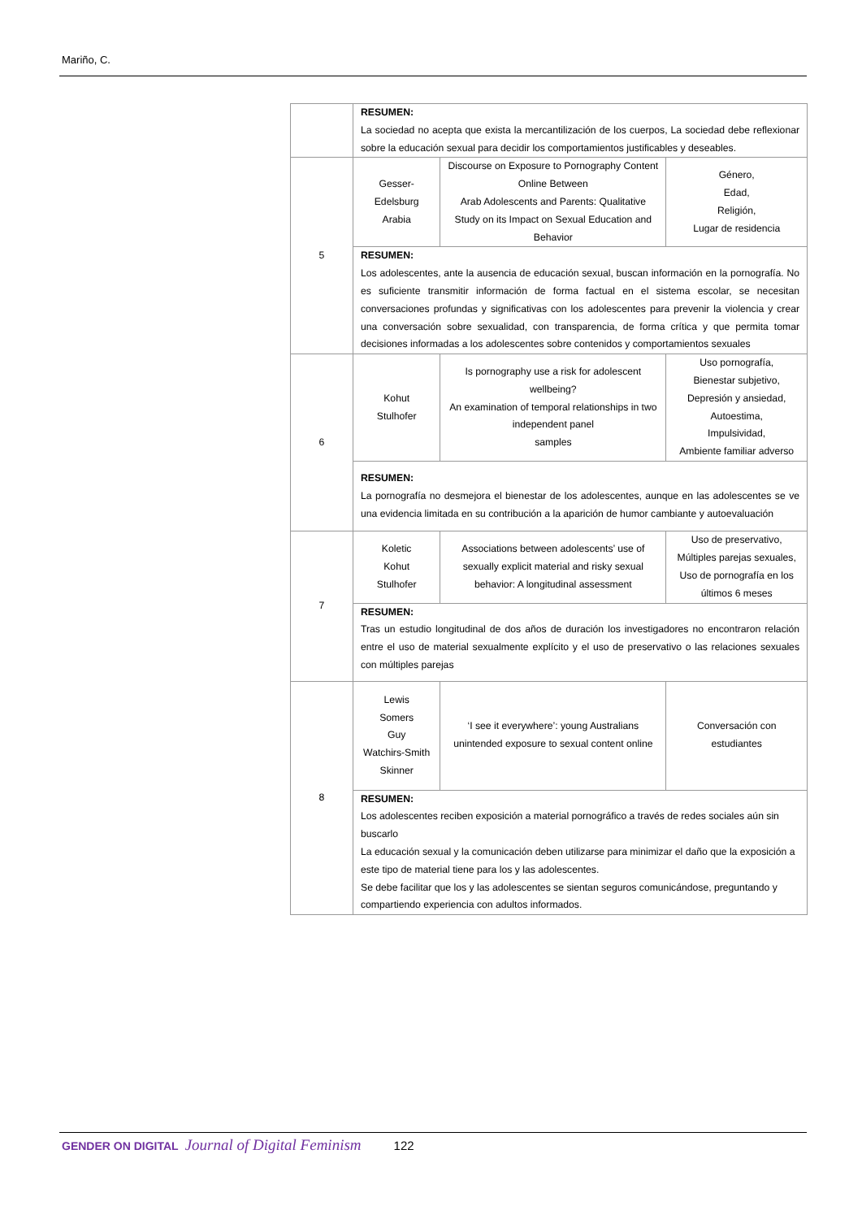Mariño, C.
| | RESUMEN: La sociedad no acepta que exista la mercantilización de los cuerpos, La sociedad debe reflexionar sobre la educación sexual para decidir los comportamientos justificables y deseables. | | |
| 5 | Gesser-Edelsburg Arabia | Discourse on Exposure to Pornography Content Online Between Arab Adolescents and Parents: Qualitative Study on its Impact on Sexual Education and Behavior | Género, Edad, Religión, Lugar de residencia |
| | RESUMEN: Los adolescentes, ante la ausencia de educación sexual, buscan información en la pornografía. No es suficiente transmitir información de forma factual en el sistema escolar, se necesitan conversaciones profundas y significativas con los adolescentes para prevenir la violencia y crear una conversación sobre sexualidad, con transparencia, de forma crítica y que permita tomar decisiones informadas a los adolescentes sobre contenidos y comportamientos sexuales | | |
| 6 | Kohut Stulhofer | Is pornography use a risk for adolescent wellbeing? An examination of temporal relationships in two independent panel samples | Uso pornografía, Bienestar subjetivo, Depresión y ansiedad, Autoestima, Impulsividad, Ambiente familiar adverso |
| | RESUMEN: La pornografía no desmejora el bienestar de los adolescentes, aunque en las adolescentes se ve una evidencia limitada en su contribución a la aparición de humor cambiante y autoevaluación | | |
| 7 | Koletic Kohut Stulhofer | Associations between adolescents’ use of sexually explicit material and risky sexual behavior: A longitudinal assessment | Uso de preservativo, Múltiples parejas sexuales, Uso de pornografía en los últimos 6 meses |
| | RESUMEN: Tras un estudio longitudinal de dos años de duración los investigadores no encontraron relación entre el uso de material sexualmente explícito y el uso de preservativo o las relaciones sexuales con múltiples parejas | | |
| 8 | Lewis Somers Guy Watchirs-Smith Skinner | ‘I see it everywhere’: young Australians unintended exposure to sexual content online | Conversación con estudiantes |
| | RESUMEN: Los adolescentes reciben exposición a material pornográfico a través de redes sociales aún sin buscarlo La educación sexual y la comunicación deben utilizarse para minimizar el daño que la exposición a este tipo de material tiene para los y las adolescentes. Se debe facilitar que los y las adolescentes se sientan seguros comunicándose, preguntando y compartiendo experiencia con adultos informados. | | |
GENDER ON DIGITAL Journal of Digital Feminism 122